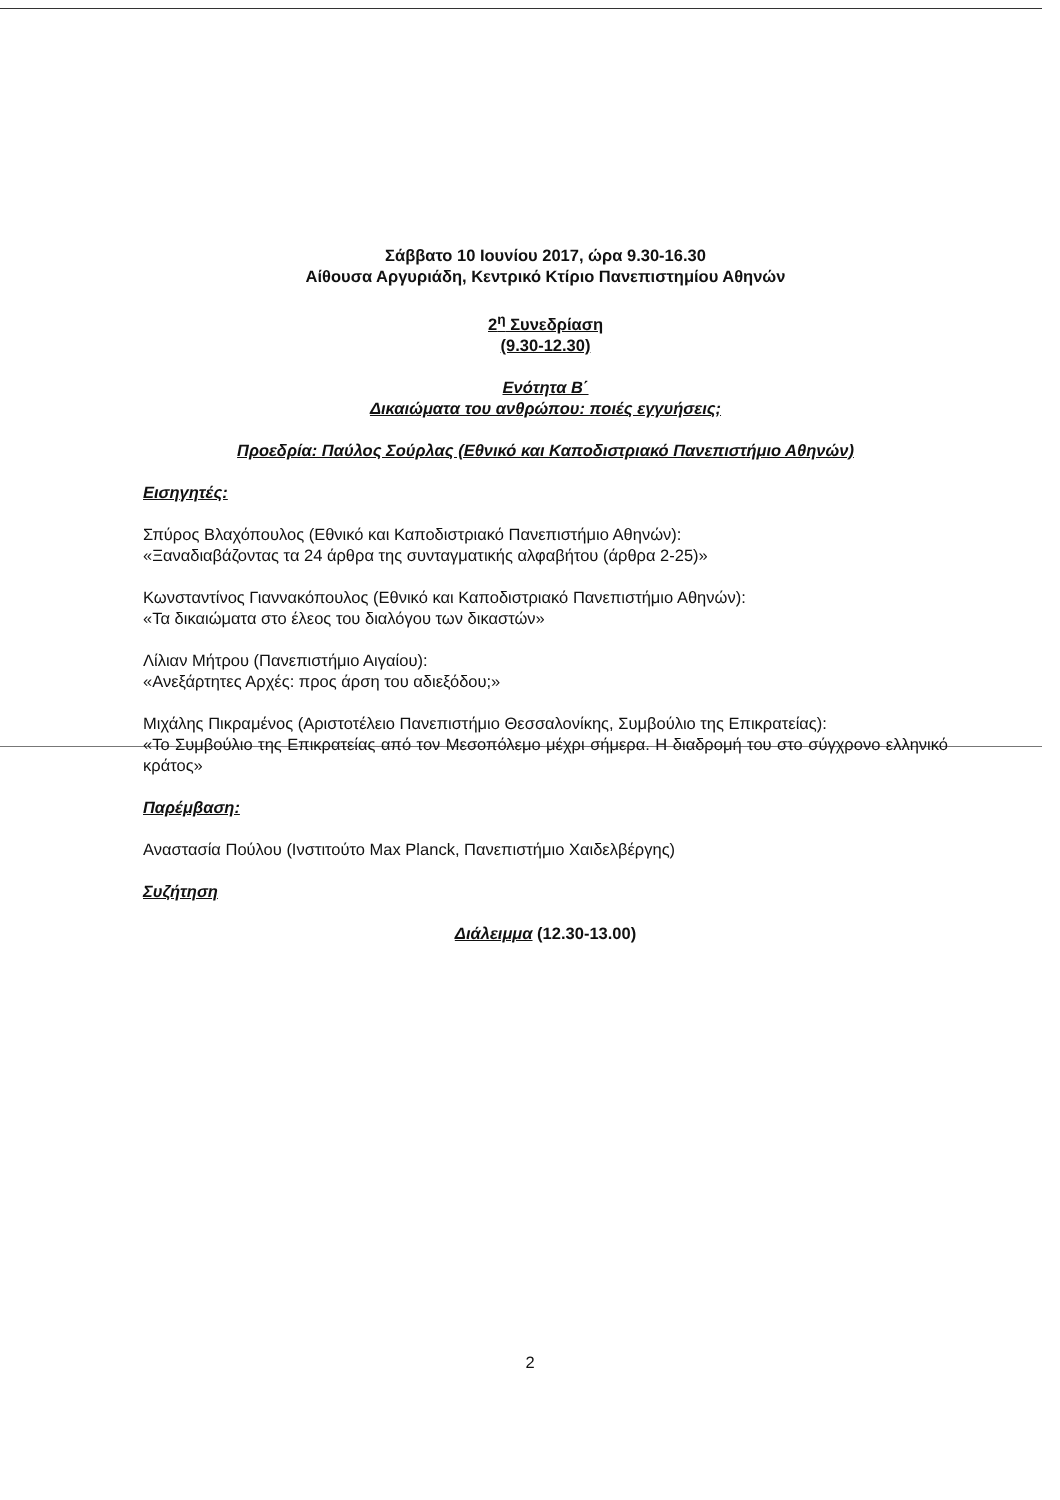Σάββατο 10 Ιουνίου 2017, ώρα 9.30-16.30
Αίθουσα Αργυριάδη, Κεντρικό Κτίριο Πανεπιστημίου Αθηνών
2<sup>η</sup> Συνεδρίαση
(9.30-12.30)
Ενότητα Β΄
Δικαιώματα του ανθρώπου: ποιές εγγυήσεις;
Προεδρία: Παύλος Σούρλας (Εθνικό και Καποδιστριακό Πανεπιστήμιο Αθηνών)
Εισηγητές:
Σπύρος Βλαχόπουλος (Εθνικό και Καποδιστριακό Πανεπιστήμιο Αθηνών):
«Ξαναδιαβάζοντας τα 24 άρθρα της συνταγματικής αλφαβήτου (άρθρα 2-25)»
Κωνσταντίνος Γιαννακόπουλος (Εθνικό και Καποδιστριακό Πανεπιστήμιο Αθηνών):
«Τα δικαιώματα στο έλεος του διαλόγου των δικαστών»
Λίλιαν Μήτρου (Πανεπιστήμιο Αιγαίου):
«Ανεξάρτητες Αρχές: προς άρση του αδιεξόδου;»
Μιχάλης Πικραμένος (Αριστοτέλειο Πανεπιστήμιο Θεσσαλονίκης, Συμβούλιο της Επικρατείας):
«Το Συμβούλιο της Επικρατείας από τον Μεσοπόλεμο μέχρι σήμερα. Η διαδρομή του στο σύγχρονο ελληνικό κράτος»
Παρέμβαση:
Αναστασία Πούλου (Ινστιτούτο Max Planck, Πανεπιστήμιο Χαιδελβέργης)
Συζήτηση
Διάλειμμα (12.30-13.00)
2